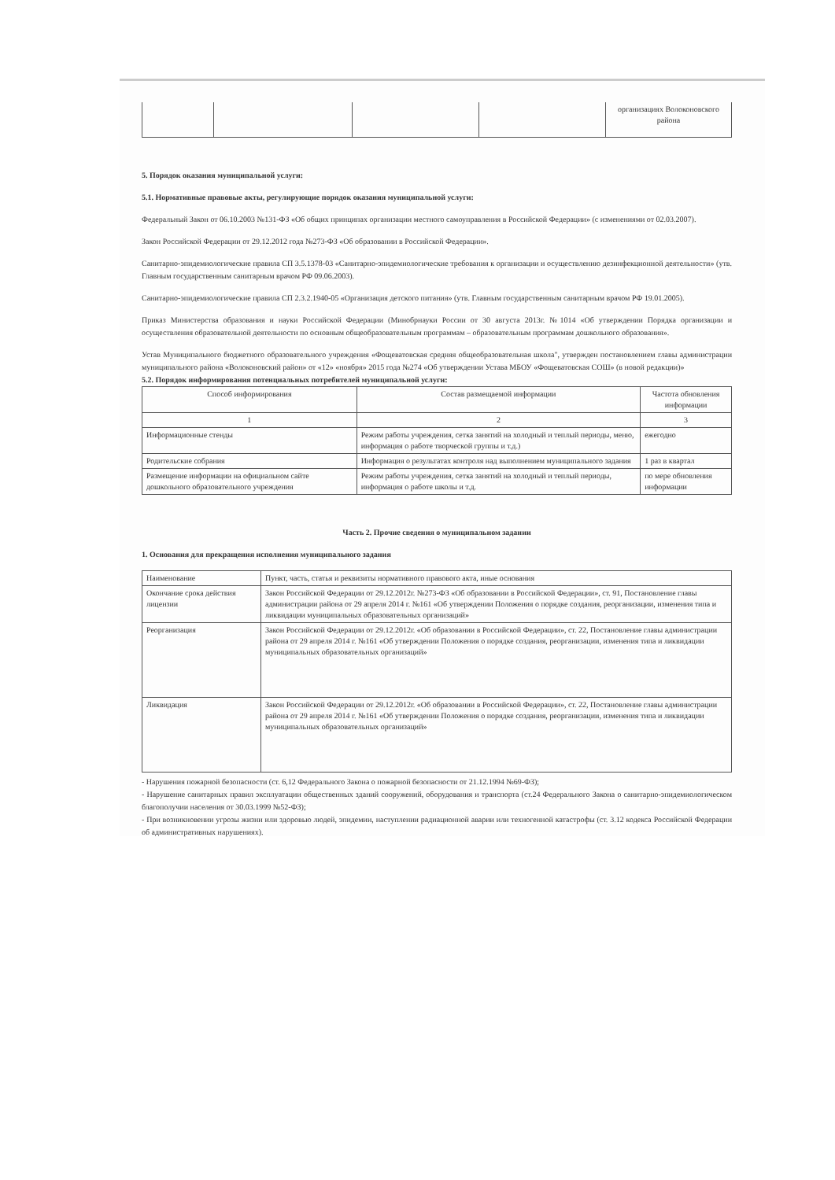| | | | | организациях Волоконовского района |
5. Порядок оказания муниципальной услуги:
5.1. Нормативные правовые акты, регулирующие порядок оказания муниципальной услуги:
Федеральный Закон от 06.10.2003 №131-ФЗ «Об общих принципах организации местного самоуправления в Российской Федерации» (с изменениями от 02.03.2007).
Закон Российской Федерации от 29.12.2012 года №273-ФЗ «Об образовании в Российской Федерации».
Санитарно-эпидемиологические правила СП 3.5.1378-03 «Санитарно-эпидемиологические требования к организации и осуществлению дезинфекционной деятельности» (утв. Главным государственным санитарным врачом РФ 09.06.2003).
Санитарно-эпидемиологические правила СП 2.3.2.1940-05 «Организация детского питания» (утв. Главным государственным санитарным врачом РФ 19.01.2005).
Приказ Министерства образования и науки Российской Федерации (Минобрнауки России от 30 августа 2013г. №1014 «Об утверждении Порядка организации и осуществления образовательной деятельности по основным общеобразовательным программам – образовательным программам дошкольного образования».
Устав Муниципального бюджетного образовательного учреждения «Фощеватовская средняя общеобразовательная школа", утвержден постановлением главы администрации муниципального района «Волоконовский район» от «12» «ноября» 2015 года №274 «Об утверждении Устава МБОУ «Фощеватовская СОШ» (в новой редакции)»
5.2. Порядок информирования потенциальных потребителей муниципальной услуги:
| Способ информирования | Состав размещаемой информации | Частота обновления информации |
| --- | --- | --- |
| 1 | 2 | 3 |
| Информационные стенды | Режим работы учреждения, сетка занятий на холодный и теплый периоды, меню, информация о работе творческой группы и т.д.) | ежегодно |
| Родительские собрания | Информация о результатах контроля над выполнением муниципального задания | 1 раз в квартал |
| Размещение информации на официальном сайте дошкольного образовательного учреждения | Режим работы учреждения, сетка занятий на холодный и теплый периоды, информация о работе школы и т.д. | по мере обновления информации |
Часть 2. Прочие сведения о муниципальном задании
1. Основания для прекращения исполнения муниципального задания
| Наименование | Пункт, часть, статья и реквизиты нормативного правового акта, иные основания |
| --- | --- |
| Окончание срока действия лицензии | Закон Российской Федерации от 29.12.2012г. №273-ФЗ «Об образовании в Российской Федерации», ст. 91, Постановление главы администрации района от 29 апреля 2014 г. №161 «Об утверждении Положения о порядке создания, реорганизации, изменения типа и ликвидации муниципальных образовательных организаций» |
| Реорганизация | Закон Российской Федерации от 29.12.2012г. «Об образовании в Российской Федерации», ст. 22, Постановление главы администрации района от 29 апреля 2014 г. №161 «Об утверждении Положения о порядке создания, реорганизации, изменения типа и ликвидации муниципальных образовательных организаций» |
| Ликвидация | Закон Российской Федерации от 29.12.2012г. «Об образовании в Российской Федерации», ст. 22, Постановление главы администрации района от 29 апреля 2014 г. №161 «Об утверждении Положения о порядке создания, реорганизации, изменения типа и ликвидации муниципальных образовательных организаций» |
- Нарушения пожарной безопасности (ст. 6,12 Федерального Закона о пожарной безопасности от 21.12.1994 №69-ФЗ);
- Нарушение санитарных правил эксплуатации общественных зданий сооружений, оборудования и транспорта (ст.24 Федерального Закона о санитарно-эпидемиологическом благополучии населения от 30.03.1999 №52-ФЗ);
- При возникновении угрозы жизни или здоровью людей, эпидемии, наступлении радиационной аварии или техногенной катастрофы (ст. 3.12 кодекса Российской Федерации об административных нарушениях).